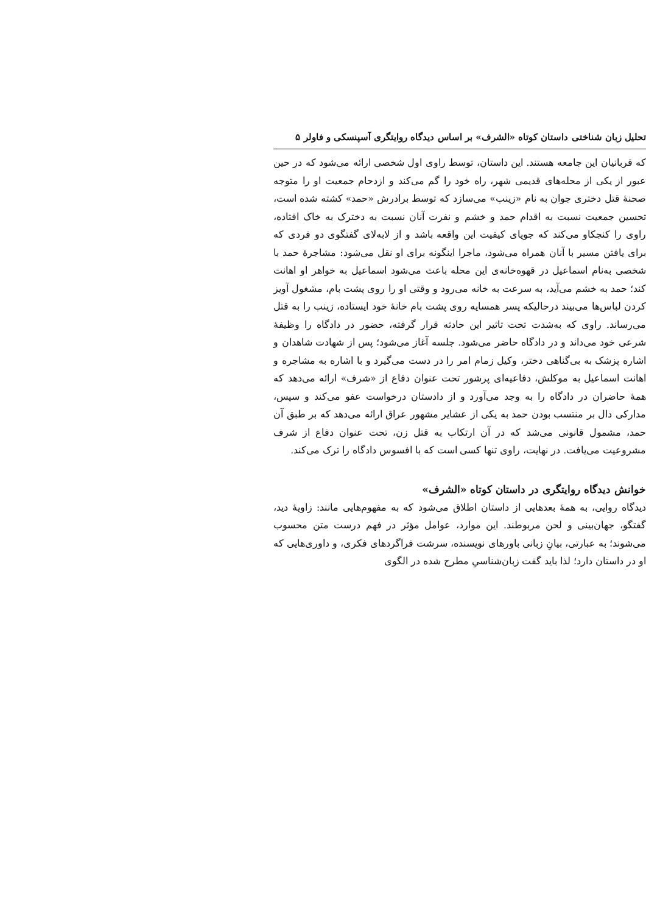تحلیل زبان شناختی داستان کوتاه «الشرف» بر اساس دیدگاه روایتگری آسپنسکی و فاولر ۵
که قربانیان این جامعه هستند. این داستان، توسط راوی اول شخصی ارائه می‌شود که در حین عبور از یکی از محله‌های قدیمی شهر، راه خود را گم می‌کند و ازدحام جمعیت او را متوجه صحنهٔ قتل دختری جوان به نام «زینب» می‌سازد که توسط برادرش «حمد» کشته شده است، تحسین جمعیت نسبت به اقدام حمد و خشم و نفرت آنان نسبت به دخترک به خاک افتاده، راوی را کنجکاو می‌کند که جویای کیفیت این واقعه باشد و از لابه‌لای گفتگوی دو فردی که برای یافتن مسیر با آنان همراه می‌شود، ماجرا اینگونه برای او نقل می‌شود: مشاجرهٔ حمد با شخصی به‌نام اسماعیل در قهوه‌خانه‌ی این محله باعث می‌شود اسماعیل به خواهر او اهانت کند؛ حمد به خشم می‌آید، به سرعت به خانه می‌رود و وقتی او را روی پشت بام، مشغول آویز کردن لباس‌ها می‌بیند درحالیکه پسر همسایه روی پشت بام خانهٔ خود ایستاده، زینب را به قتل می‌رساند. راوی که به‌شدت تحت تاثیر این حادثه قرار گرفته، حضور در دادگاه را وظیفهٔ شرعی خود می‌داند و در دادگاه حاضر می‌شود. جلسه آغاز می‌شود؛ پس از شهادت شاهدان و اشاره پزشک به بی‌گناهی دختر، وکیل زمام امر را در دست می‌گیرد و با اشاره به مشاجره و اهانت اسماعیل به موکلش، دفاعیه‌ای پرشور تحت عنوان دفاع از «شرف» ارائه می‌دهد که همهٔ حاضران در دادگاه را به وجد می‌آورد و از دادستان درخواست عفو می‌کند و سپس، مدارکی دال بر منتسب بودن حمد به یکی از عشایر مشهور عراق ارائه می‌دهد که بر طبق آن حمد، مشمول قانونی می‌شد که در آن ارتکاب به قتل زن، تحت عنوان دفاع از شرف مشروعیت می‌یافت. در نهایت، راوی تنها کسی است که با افسوس دادگاه را ترک می‌کند.
خوانش دیدگاه روایتگری در داستان کوتاه «الشرف»
دیدگاه روایی، به همهٔ بعدهایی از داستان اطلاق می‌شود که به مفهوم‌هایی مانند: زاویهٔ دید، گفتگو، جهان‌بینی و لحن مربوطند. این موارد، عوامل مؤثر در فهم درست متن محسوب می‌شوند؛ به عبارتی، بیانِ زبانی باورهای نویسنده، سرشت فراگردهای فکری، و داوری‌هایی که او در داستان دارد؛ لذا باید گفت زبان‌شناسیِ مطرح شده در الگوی